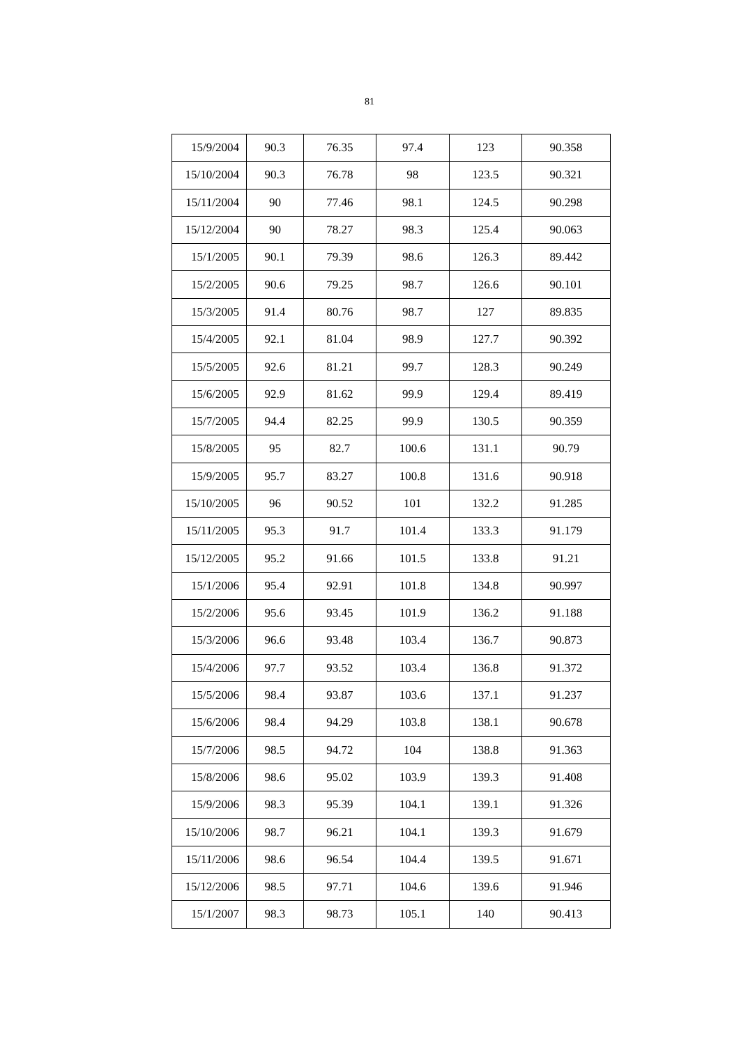81
| 15/9/2004 | 90.3 | 76.35 | 97.4 | 123 | 90.358 |
| 15/10/2004 | 90.3 | 76.78 | 98 | 123.5 | 90.321 |
| 15/11/2004 | 90 | 77.46 | 98.1 | 124.5 | 90.298 |
| 15/12/2004 | 90 | 78.27 | 98.3 | 125.4 | 90.063 |
| 15/1/2005 | 90.1 | 79.39 | 98.6 | 126.3 | 89.442 |
| 15/2/2005 | 90.6 | 79.25 | 98.7 | 126.6 | 90.101 |
| 15/3/2005 | 91.4 | 80.76 | 98.7 | 127 | 89.835 |
| 15/4/2005 | 92.1 | 81.04 | 98.9 | 127.7 | 90.392 |
| 15/5/2005 | 92.6 | 81.21 | 99.7 | 128.3 | 90.249 |
| 15/6/2005 | 92.9 | 81.62 | 99.9 | 129.4 | 89.419 |
| 15/7/2005 | 94.4 | 82.25 | 99.9 | 130.5 | 90.359 |
| 15/8/2005 | 95 | 82.7 | 100.6 | 131.1 | 90.79 |
| 15/9/2005 | 95.7 | 83.27 | 100.8 | 131.6 | 90.918 |
| 15/10/2005 | 96 | 90.52 | 101 | 132.2 | 91.285 |
| 15/11/2005 | 95.3 | 91.7 | 101.4 | 133.3 | 91.179 |
| 15/12/2005 | 95.2 | 91.66 | 101.5 | 133.8 | 91.21 |
| 15/1/2006 | 95.4 | 92.91 | 101.8 | 134.8 | 90.997 |
| 15/2/2006 | 95.6 | 93.45 | 101.9 | 136.2 | 91.188 |
| 15/3/2006 | 96.6 | 93.48 | 103.4 | 136.7 | 90.873 |
| 15/4/2006 | 97.7 | 93.52 | 103.4 | 136.8 | 91.372 |
| 15/5/2006 | 98.4 | 93.87 | 103.6 | 137.1 | 91.237 |
| 15/6/2006 | 98.4 | 94.29 | 103.8 | 138.1 | 90.678 |
| 15/7/2006 | 98.5 | 94.72 | 104 | 138.8 | 91.363 |
| 15/8/2006 | 98.6 | 95.02 | 103.9 | 139.3 | 91.408 |
| 15/9/2006 | 98.3 | 95.39 | 104.1 | 139.1 | 91.326 |
| 15/10/2006 | 98.7 | 96.21 | 104.1 | 139.3 | 91.679 |
| 15/11/2006 | 98.6 | 96.54 | 104.4 | 139.5 | 91.671 |
| 15/12/2006 | 98.5 | 97.71 | 104.6 | 139.6 | 91.946 |
| 15/1/2007 | 98.3 | 98.73 | 105.1 | 140 | 90.413 |